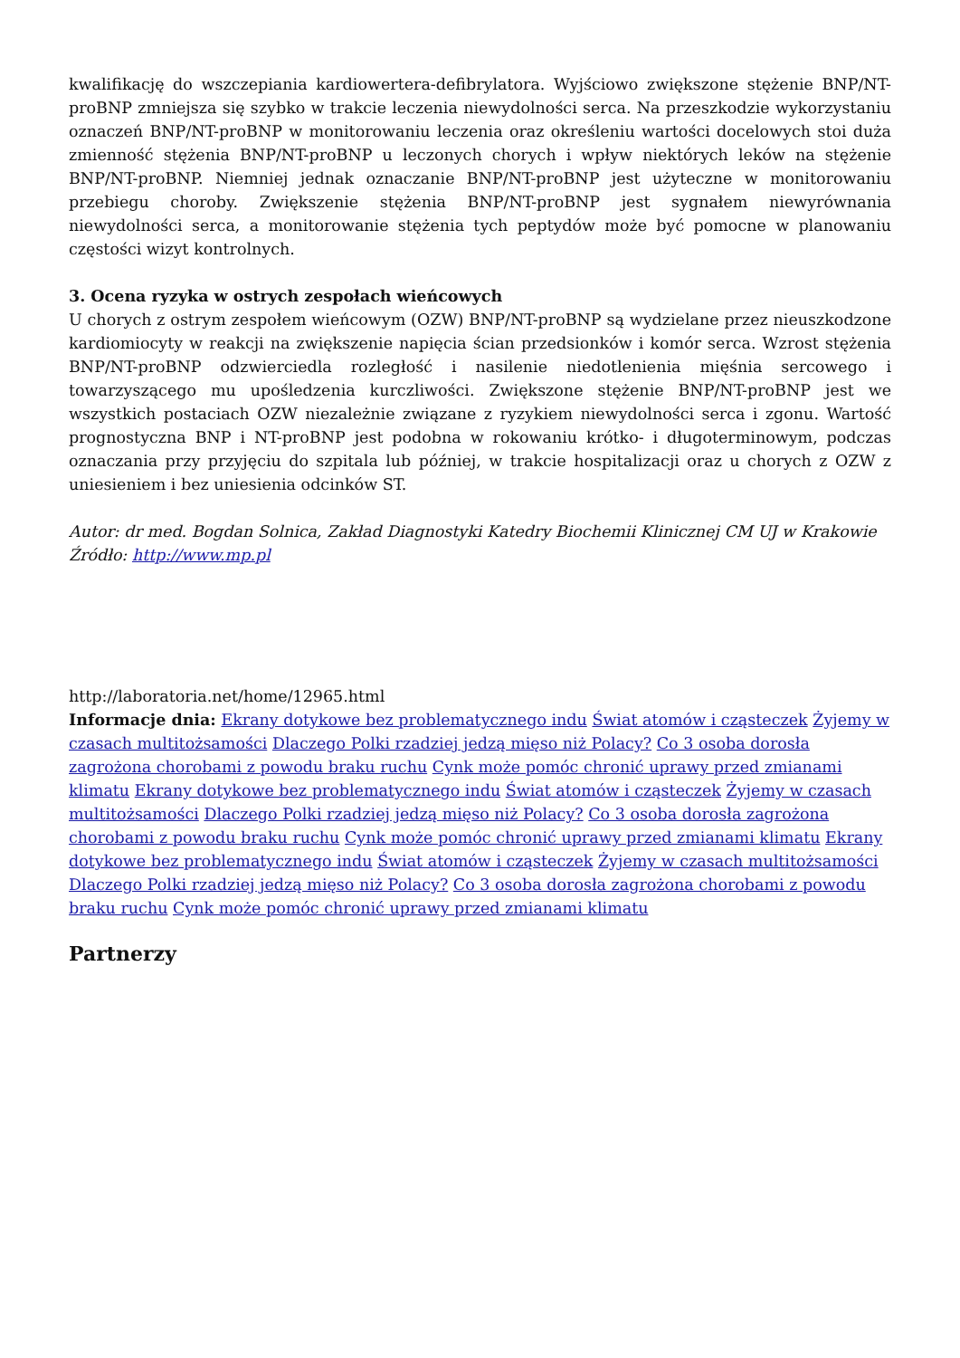kwalifikację do wszczepiania kardiowertera-defibrylatora. Wyjściowo zwiększone stężenie BNP/NT-proBNP zmniejsza się szybko w trakcie leczenia niewydolności serca. Na przeszkodzie wykorzystaniu oznaczeń BNP/NT-proBNP w monitorowaniu leczenia oraz określeniu wartości docelowych stoi duża zmienność stężenia BNP/NT-proBNP u leczonych chorych i wpływ niektórych leków na stężenie BNP/NT-proBNP. Niemniej jednak oznaczanie BNP/NT-proBNP jest użyteczne w monitorowaniu przebiegu choroby. Zwiększenie stężenia BNP/NT-proBNP jest sygnałem niewyrównania niewydolności serca, a monitorowanie stężenia tych peptydów może być pomocne w planowaniu częstości wizyt kontrolnych.
3. Ocena ryzyka w ostrych zespołach wieńcowych
U chorych z ostrym zespołem wieńcowym (OZW) BNP/NT-proBNP są wydzielane przez nieuszkodzone kardiomiocyty w reakcji na zwiększenie napięcia ścian przedsionków i komór serca. Wzrost stężenia BNP/NT-proBNP odzwierciedla rozległość i nasilenie niedotlenienia mięśnia sercowego i towarzyszącego mu upośledzenia kurczliwości. Zwiększone stężenie BNP/NT-proBNP jest we wszystkich postaciach OZW niezależnie związane z ryzykiem niewydolności serca i zgonu. Wartość prognostyczna BNP i NT-proBNP jest podobna w rokowaniu krótko- i długoterminowym, podczas oznaczania przy przyjęciu do szpitala lub później, w trakcie hospitalizacji oraz u chorych z OZW z uniesieniem i bez uniesienia odcinków ST.
Autor: dr med. Bogdan Solnica, Zakład Diagnostyki Katedry Biochemii Klinicznej CM UJ w Krakowie
Źródło: http://www.mp.pl
http://laboratoria.net/home/12965.html
Informacje dnia: Ekrany dotykowe bez problematycznego indu Świat atomów i cząsteczek Żyjemy w czasach multitożsamości Dlaczego Polki rzadziej jedzą mięso niż Polacy? Co 3 osoba dorosła zagrożona chorobami z powodu braku ruchu Cynk może pomóc chronić uprawy przed zmianami klimatu Ekrany dotykowe bez problematycznego indu Świat atomów i cząsteczek Żyjemy w czasach multitożsamości Dlaczego Polki rzadziej jedzą mięso niż Polacy? Co 3 osoba dorosła zagrożona chorobami z powodu braku ruchu Cynk może pomóc chronić uprawy przed zmianami klimatu Ekrany dotykowe bez problematycznego indu Świat atomów i cząsteczek Żyjemy w czasach multitożsamości Dlaczego Polki rzadziej jedzą mięso niż Polacy? Co 3 osoba dorosła zagrożona chorobami z powodu braku ruchu Cynk może pomóc chronić uprawy przed zmianami klimatu
Partnerzy